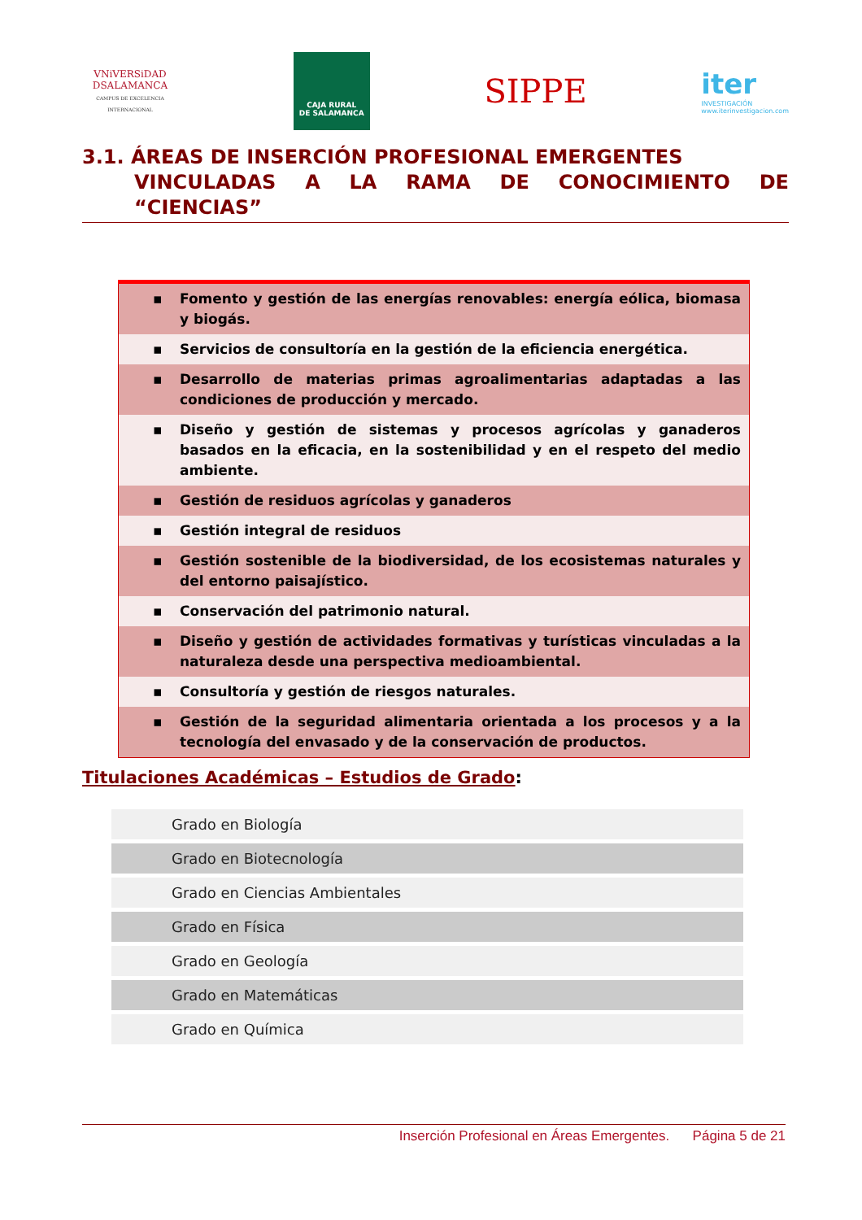VNiVERSiDAD
DSALAMANCA
CAMPUS DE EXCELENCIA INTERNACIONAL
CAJA RURAL
DE SALAMANCA
SIPPE
iter
INVESTIGACIÓN
www.iterinvestigacion.com
3.1. ÁREAS DE INSERCIÓN PROFESIONAL EMERGENTES
VINCULADAS A LA RAMA DE CONOCIMIENTO DE “CIENCIAS”
| ▪ Fomento y gestión de las energías renovables: energía eólica, biomasa y biogás. |
| ▪ Servicios de consultoría en la gestión de la eficiencia energética. |
| ▪ Desarrollo de materias primas agroalimentarias adaptadas a las condiciones de producción y mercado. |
| ▪ Diseño y gestión de sistemas y procesos agrícolas y ganaderos basados en la eficacia, en la sostenibilidad y en el respeto del medio ambiente. |
| ▪ Gestión de residuos agrícolas y ganaderos |
| ▪ Gestión integral de residuos |
| ▪ Gestión sostenible de la biodiversidad, de los ecosistemas naturales y del entorno paisajístico. |
| ▪ Conservación del patrimonio natural. |
| ▪ Diseño y gestión de actividades formativas y turísticas vinculadas a la naturaleza desde una perspectiva medioambiental. |
| ▪ Consultoría y gestión de riesgos naturales. |
| ▪ Gestión de la seguridad alimentaria orientada a los procesos y a la tecnología del envasado y de la conservación de productos. |
Titulaciones Académicas – Estudios de Grado:
| Grado en Biología |
| Grado en Biotecnología |
| Grado en Ciencias Ambientales |
| Grado en Física |
| Grado en Geología |
| Grado en Matemáticas |
| Grado en Química |
Inserción Profesional en Áreas Emergentes. Página 5 de 21